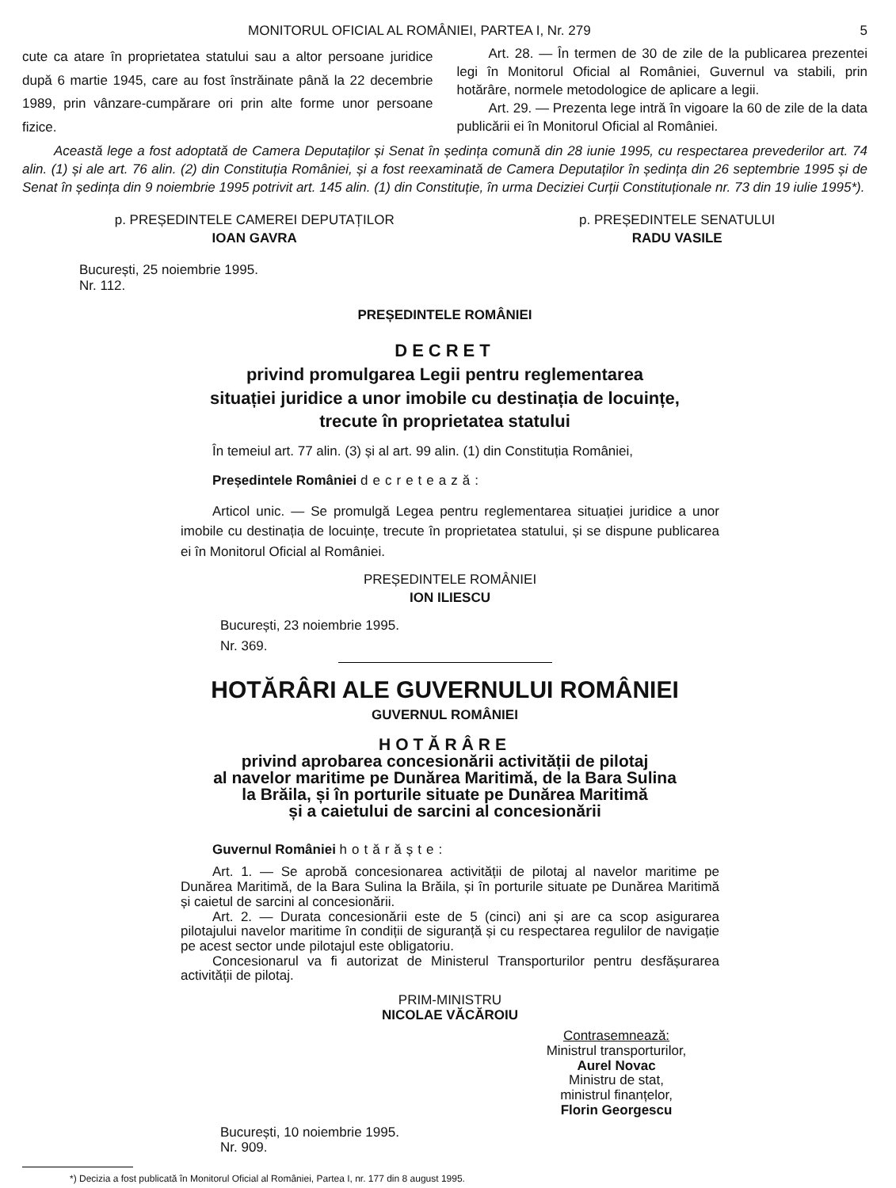MONITORUL OFICIAL AL ROMÂNIEI, PARTEA I, Nr. 279 5
cute ca atare în proprietatea statului sau a altor persoane juridice după 6 martie 1945, care au fost înstrăinate până la 22 decembrie 1989, prin vânzare-cumpărare ori prin alte forme unor persoane fizice.
Art. 28. — În termen de 30 de zile de la publicarea prezentei legi în Monitorul Oficial al României, Guvernul va stabili, prin hotărâre, normele metodologice de aplicare a legii.
Art. 29. — Prezenta lege intră în vigoare la 60 de zile de la data publicării ei în Monitorul Oficial al României.
Această lege a fost adoptată de Camera Deputaților și Senat în ședința comună din 28 iunie 1995, cu respectarea prevederilor art. 74 alin. (1) și ale art. 76 alin. (2) din Constituția României, și a fost reexaminată de Camera Deputaților în ședința din 26 septembrie 1995 și de Senat în ședința din 9 noiembrie 1995 potrivit art. 145 alin. (1) din Constituție, în urma Deciziei Curții Constituționale nr. 73 din 19 iulie 1995*).
p. PREȘEDINTELE CAMEREI DEPUTAȚILOR
IOAN GAVRA
p. PREȘEDINTELE SENATULUI
RADU VASILE
București, 25 noiembrie 1995.
Nr. 112.
PREȘEDINTELE ROMÂNIEI
DECRET
privind promulgarea Legii pentru reglementarea
situației juridice a unor imobile cu destinația de locuințe,
trecute în proprietatea statului
În temeiul art. 77 alin. (3) și al art. 99 alin. (1) din Constituția României,
Președintele României decretează:
Articol unic. — Se promulgă Legea pentru reglementarea situației juridice a unor imobile cu destinația de locuințe, trecute în proprietatea statului, și se dispune publicarea ei în Monitorul Oficial al României.
PREȘEDINTELE ROMÂNIEI
ION ILIESCU
București, 23 noiembrie 1995.
Nr. 369.
HOTĂRÂRI ALE GUVERNULUI ROMÂNIEI
GUVERNUL ROMÂNIEI
HOTĂRÂRE
privind aprobarea concesionării activității de pilotaj
al navelor maritime pe Dunărea Maritimă, de la Bara Sulina
la Brăila, și în porturile situate pe Dunărea Maritimă
și a caietului de sarcini al concesionării
Guvernul României hotărăște:
Art. 1. — Se aprobă concesionarea activității de pilotaj al navelor maritime pe Dunărea Maritimă, de la Bara Sulina la Brăila, și în porturile situate pe Dunărea Maritimă și caietul de sarcini al concesionării.
Art. 2. — Durata concesionării este de 5 (cinci) ani și are ca scop asigurarea pilotajului navelor maritime în condiții de siguranță și cu respectarea regulilor de navigație pe acest sector unde pilotajul este obligatoriu.
Concesionarul va fi autorizat de Ministerul Transporturilor pentru desfășurarea activității de pilotaj.
PRIM-MINISTRU
NICOLAE VĂCĂROIU
Contrasemnează:
Ministrul transporturilor,
Aurel Novac
Ministru de stat,
ministrul finanțelor,
Florin Georgescu
București, 10 noiembrie 1995.
Nr. 909.
*) Decizia a fost publicată în Monitorul Oficial al României, Partea I, nr. 177 din 8 august 1995.